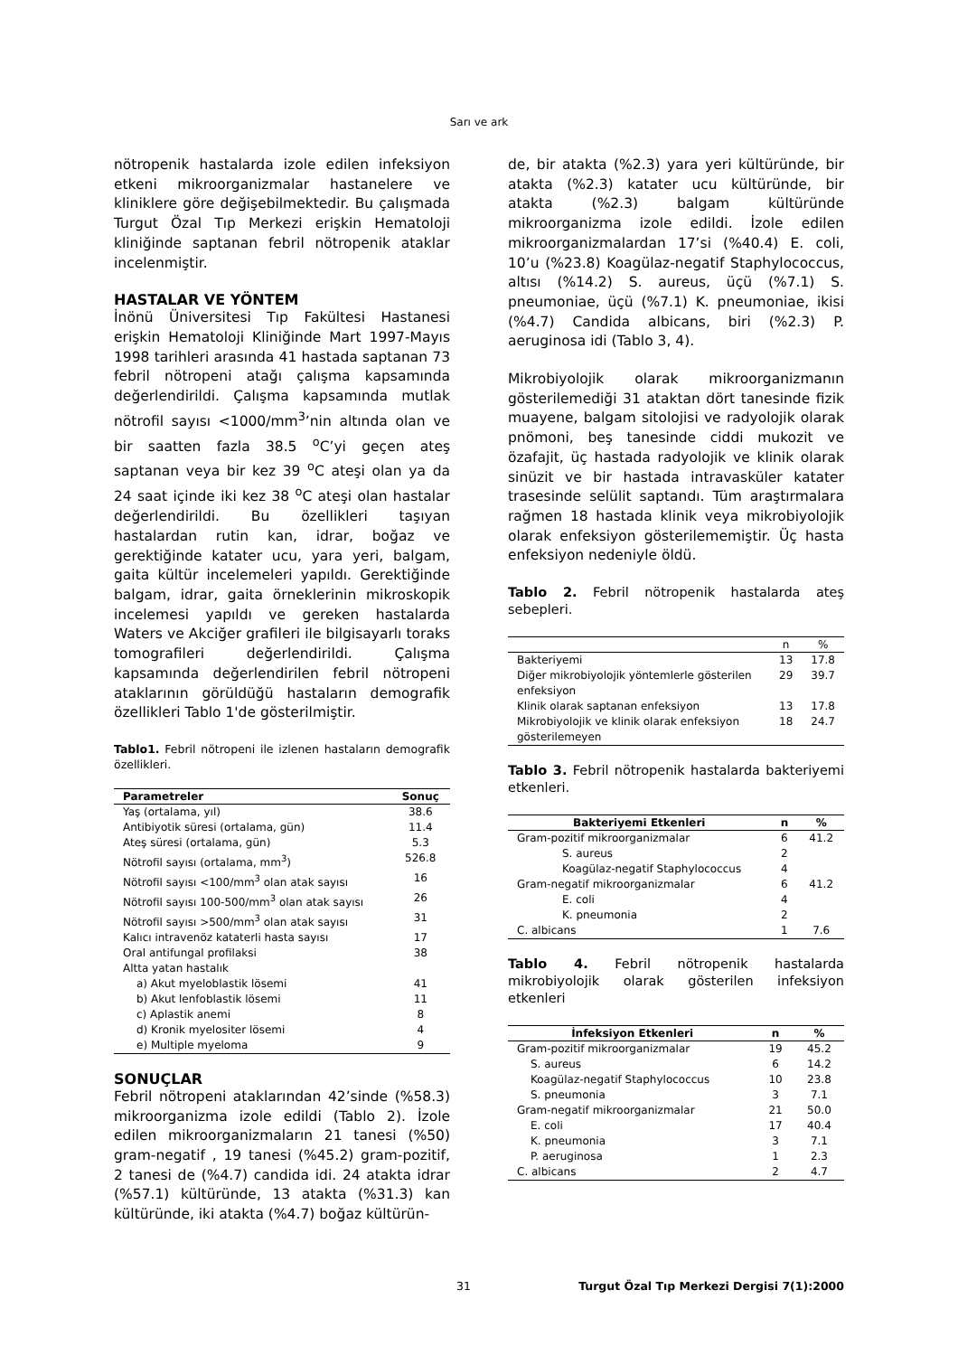Sarı ve ark
nötropenik hastalarda izole edilen infeksiyon etkeni mikroorganizmalar hastanelere ve kliniklere göre değişebilmektedir. Bu çalışmada Turgut Özal Tıp Merkezi erişkin Hematoloji kliniğinde saptanan febril nötropenik ataklar incelenmiştir.
HASTALAR VE YÖNTEM
İnönü Üniversitesi Tıp Fakültesi Hastanesi erişkin Hematoloji Kliniğinde Mart 1997-Mayıs 1998 tarihleri arasında 41 hastada saptanan 73 febril nötropeni atağı çalışma kapsamında değerlendirildi. Çalışma kapsamında mutlak nötrofil sayısı <1000/mm<sup>3</sup>’nin altında olan ve bir saatten fazla 38.5 <sup>o</sup>C’yi geçen ateş saptanan veya bir kez 39 <sup>o</sup>C ateşi olan ya da 24 saat içinde iki kez 38 <sup>o</sup>C ateşi olan hastalar değerlendirildi. Bu özellikleri taşıyan hastalardan rutin kan, idrar, boğaz ve gerektiğinde katater ucu, yara yeri, balgam, gaita kültür incelemeleri yapıldı. Gerektiğinde balgam, idrar, gaita örneklerinin mikroskopik incelemesi yapıldı ve gereken hastalarda Waters ve Akciğer grafileri ile bilgisayarlı toraks tomografileri değerlendirildi. Çalışma kapsamında değerlendirilen febril nötropeni ataklarının görüldüğü hastaların demografik özellikleri Tablo 1'de gösterilmiştir.
Tablo1. Febril nötropeni ile izlenen hastaların demografik özellikleri.
| Parametreler | Sonuç |
| --- | --- |
| Yaş (ortalama, yıl) | 38.6 |
| Antibiyotik süresi (ortalama, gün) | 11.4 |
| Ateş süresi (ortalama, gün) | 5.3 |
| Nötrofil sayısı (ortalama, mm<sup>3</sup>) | 526.8 |
| Nötrofil sayısı <100/mm<sup>3</sup> olan atak sayısı | 16 |
| Nötrofil sayısı 100-500/mm<sup>3</sup> olan atak sayısı | 26 |
| Nötrofil sayısı >500/mm<sup>3</sup> olan atak sayısı | 31 |
| Kalıcı intravenöz kataterli hasta sayısı | 17 |
| Oral antifungal profilaksi | 38 |
| Altta yatan hastalık | |
| a) Akut myeloblastik lösemi | 41 |
| b) Akut lenfoblastik lösemi | 11 |
| c) Aplastik anemi | 8 |
| d) Kronik myelositer lösemi | 4 |
| e) Multiple myeloma | 9 |
SONUÇLAR
Febril nötropeni ataklarından 42’sinde (%58.3) mikroorganizma izole edildi (Tablo 2). İzole edilen mikroorganizmaların 21 tanesi (%50) gram-negatif , 19 tanesi (%45.2) gram-pozitif, 2 tanesi de (%4.7) candida idi. 24 atakta idrar (%57.1) kültüründe, 13 atakta (%31.3) kan kültüründe, iki atakta (%4.7) boğaz kültürün-
de, bir atakta (%2.3) yara yeri kültüründe, bir atakta (%2.3) katater ucu kültüründe, bir atakta (%2.3) balgam kültüründe mikroorganizma izole edildi. İzole edilen mikroorganizmalardan 17’si (%40.4) E. coli, 10’u (%23.8) Koagülaz-negatif Staphylococcus, altısı (%14.2) S. aureus, üçü (%7.1) S. pneumoniae, üçü (%7.1) K. pneumoniae, ikisi (%4.7) Candida albicans, biri (%2.3) P. aeruginosa idi (Tablo 3, 4).
Mikrobiyolojik olarak mikroorganizmanın gösterilemediği 31 ataktan dört tanesinde fizik muayene, balgam sitolojisi ve radyolojik olarak pnömoni, beş tanesinde ciddi mukozit ve özafajit, üç hastada radyolojik ve klinik olarak sinüzit ve bir hastada intravasküler katater trasesinde selülit saptandı. Tüm araştırmalara rağmen 18 hastada klinik veya mikrobiyolojik olarak enfeksiyon gösterilememiştir. Üç hasta enfeksiyon nedeniyle öldü.
Tablo 2. Febril nötropenik hastalarda ateş sebepleri.
| | n | % |
| --- | --- | --- |
| Bakteriyemi | 13 | 17.8 |
| Diğer mikrobiyolojik yöntemlerle gösterilen enfeksiyon | 29 | 39.7 |
| Klinik olarak saptanan enfeksiyon | 13 | 17.8 |
| Mikrobiyolojik ve klinik olarak enfeksiyon gösterilemeyen | 18 | 24.7 |
Tablo 3. Febril nötropenik hastalarda bakteriyemi etkenleri.
| Bakteriyemi Etkenleri | n | % |
| --- | --- | --- |
| Gram-pozitif mikroorganizmalar | 6 | 41.2 |
| S. aureus | 2 | |
| Koagülaz-negatif Staphylococcus | 4 | |
| Gram-negatif mikroorganizmalar | 6 | 41.2 |
| E. coli | 4 | |
| K. pneumonia | 2 | |
| C. albicans | 1 | 7.6 |
Tablo 4. Febril nötropenik hastalarda mikrobiyolojik olarak gösterilen infeksiyon etkenleri
| İnfeksiyon Etkenleri | n | % |
| --- | --- | --- |
| Gram-pozitif mikroorganizmalar | 19 | 45.2 |
| S. aureus | 6 | 14.2 |
| Koagülaz-negatif Staphylococcus | 10 | 23.8 |
| S. pneumonia | 3 | 7.1 |
| Gram-negatif mikroorganizmalar | 21 | 50.0 |
| E. coli | 17 | 40.4 |
| K. pneumonia | 3 | 7.1 |
| P. aeruginosa | 1 | 2.3 |
| C. albicans | 2 | 4.7 |
31 Turgut Özal Tıp Merkezi Dergisi 7(1):2000